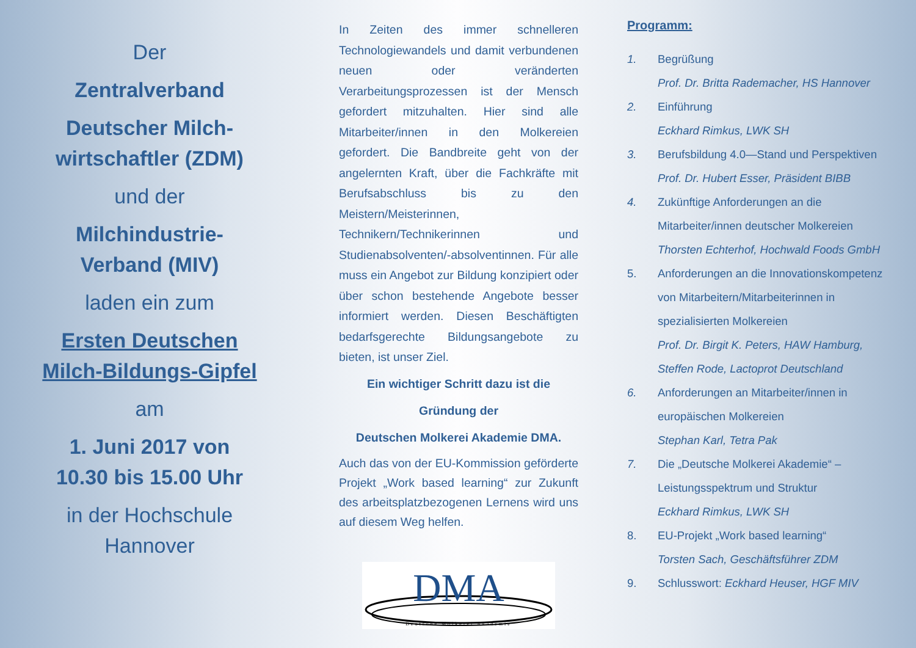Der
Zentralverband
Deutscher Milch-
wirtschaftler (ZDM)
und der
Milchindustrie-
Verband (MIV)
laden ein zum
Ersten Deutschen
Milch-Bildungs-Gipfel
am
1. Juni 2017 von
10.30 bis 15.00 Uhr
in der Hochschule
Hannover
In Zeiten des immer schnelleren Technologiewandels und damit verbundenen neuen oder veränderten Verarbeitungsprozessen ist der Mensch gefordert mitzuhalten. Hier sind alle Mitarbeiter/innen in den Molkereien gefordert. Die Bandbreite geht von der angelernten Kraft, über die Fachkräfte mit Berufsabschluss bis zu den Meistern/Meisterinnen, Technikern/Technikerinnen und Studienabsolventen/-absolventinnen. Für alle muss ein Angebot zur Bildung konzipiert oder über schon bestehende Angebote besser informiert werden. Diesen Beschäftigten bedarfsgerechte Bildungsangebote zu bieten, ist unser Ziel.
Ein wichtiger Schritt dazu ist die
Gründung der
Deutschen Molkerei Akademie DMA.
Auch das von der EU-Kommission geförderte Projekt „Work based learning“ zur Zukunft des arbeitsplatzbezogenen Lernens wird uns auf diesem Weg helfen.
DMA
Deutsche Molkerei Akademie
Programm:
1. Begrüßung
Prof. Dr. Britta Rademacher, HS Hannover
2. Einführung
Eckhard Rimkus, LWK SH
3. Berufsbildung 4.0—Stand und Perspektiven
Prof. Dr. Hubert Esser, Präsident BIBB
4. Zukünftige Anforderungen an die Mitarbeiter/innen deutscher Molkereien
Thorsten Echterhof, Hochwald Foods GmbH
5. Anforderungen an die Innovationskompetenz von Mitarbeitern/Mitarbeiterinnen in spezialisierten Molkereien
Prof. Dr. Birgit K. Peters, HAW Hamburg, Steffen Rode, Lactoprot Deutschland
6. Anforderungen an Mitarbeiter/innen in europäischen Molkereien
Stephan Karl, Tetra Pak
7. Die „Deutsche Molkerei Akademie“ – Leistungsspektrum und Struktur
Eckhard Rimkus, LWK SH
8. EU-Projekt „Work based learning“
Torsten Sach, Geschäftsführer ZDM
9. Schlusswort: Eckhard Heuser, HGF MIV